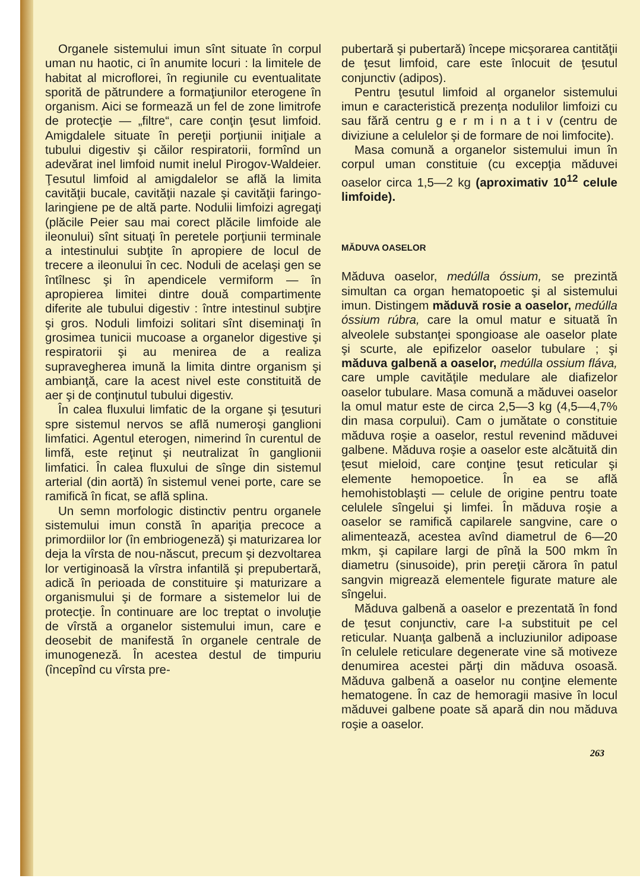Organele sistemului imun sînt situate în corpul uman nu haotic, ci în anumite locuri : la limitele de habitat al microflorei, în regiunile cu eventualitate sporită de pătrundere a formaţiunilor eterogene în organism. Aici se formează un fel de zone limitrofe de protecţie — „filtre“, care conţin ţesut limfoid. Amigdalele situate în pereţii porţiunii iniţiale a tubului digestiv şi căilor respiratorii, formînd un adevărat inel limfoid numit inelul Pirogov-Waldeier. Ţesutul limfoid al amigdalelor se află la limita cavităţii bucale, cavităţii nazale şi cavităţii faringo-laringiene pe de altă parte. Nodulii limfoizi agregaţi (plăcile Peier sau mai corect plăcile limfoide ale ileonului) sînt situaţi în peretele porţiunii terminale a intestinului subţite în apropiere de locul de trecere a ileonului în cec. Noduli de acelaşi gen se întîlnesc şi în apendicele vermiform — în apropierea limitei dintre două compartimente diferite ale tubului digestiv : între intestinul subţire şi gros. Noduli limfoizi solitari sînt diseminaţi în grosimea tunicii mucoase a organelor digestive şi respiratorii şi au menirea de a realiza supravegherea imună la limita dintre organism şi ambianţă, care la acest nivel este constituită de aer şi de conţinutul tubului digestiv.
În calea fluxului limfatic de la organe şi ţesuturi spre sistemul nervos se află numeroşi ganglioni limfatici. Agentul eterogen, nimerind în curentul de limfă, este reţinut şi neutralizat în ganglionii limfatici. În calea fluxului de sînge din sistemul arterial (din aortă) în sistemul venei porte, care se ramifică în ficat, se află splina.
Un semn morfologic distinctiv pentru organele sistemului imun constă în apariţia precoce a primordiilor lor (în embriogeneză) şi maturizarea lor deja la vîrsta de nou-născut, precum şi dezvoltarea lor vertiginoasă la vîrstra infantilă şi prepubertară, adică în perioada de constituire şi maturizare a organismului şi de formare a sistemelor lui de protecţie. În continuare are loc treptat o involuţie de vîrstă a organelor sistemului imun, care e deosebit de manifestă în organele centrale de imunogeneză. În acestea destul de timpuriu (începînd cu vîrsta pre-
pubertară şi pubertară) începe micşorarea cantităţii de ţesut limfoid, care este înlocuit de ţesutul conjunctiv (adipos).
Pentru ţesutul limfoid al organelor sistemului imun e caracteristică prezenţa nodulilor limfoizi cu sau fără centru g e r m i n a t i v (centru de diviziune a celulelor şi de formare de noi limfocite).
Masa comună a organelor sistemului imun în corpul uman constituie (cu excepţia măduvei oaselor circa 1,5—2 kg (aproximativ 10<sup>12</sup> celule limfoide).
MĂDUVA OASELOR
Măduva oaselor, medúlla óssium, se prezintă simultan ca organ hematopoetic şi al sistemului imun. Distingem măduvă rosie a oaselor, medúlla óssium rúbra, care la omul matur e situată în alveolele substanţei spongioase ale oaselor plate şi scurte, ale epifizelor oaselor tubulare ; şi măduva galbenă a oaselor, medúlla ossium fláva, care umple cavităţile medulare ale diafizelor oaselor tubulare. Masa comună a măduvei oaselor la omul matur este de circa 2,5—3 kg (4,5—4,7% din masa corpului). Cam o jumătate o constituie măduva roşie a oaselor, restul revenind măduvei galbene. Măduva roşie a oaselor este alcătuită din ţesut mieloid, care conţine ţesut reticular şi elemente hemopoetice. În ea se află hemohistoblaşti — celule de origine pentru toate celulele sîngelui şi limfei. În măduva roşie a oaselor se ramifică capilarele sangvine, care o alimentează, acestea avînd diametrul de 6—20 mkm, şi capilare largi de pînă la 500 mkm în diametru (sinusoide), prin pereţii cărora în patul sangvin migrează elementele figurate mature ale sîngelui.
Măduva galbenă a oaselor e prezentată în fond de ţesut conjunctiv, care l-a substituit pe cel reticular. Nuanţa galbenă a incluziunilor adipoase în celulele reticulare degenerate vine să motiveze denumirea acestei părţi din măduva osoasă. Măduva galbenă a oaselor nu conţine elemente hematogene. În caz de hemoragii masive în locul măduvei galbene poate să apară din nou măduva roşie a oaselor.
263